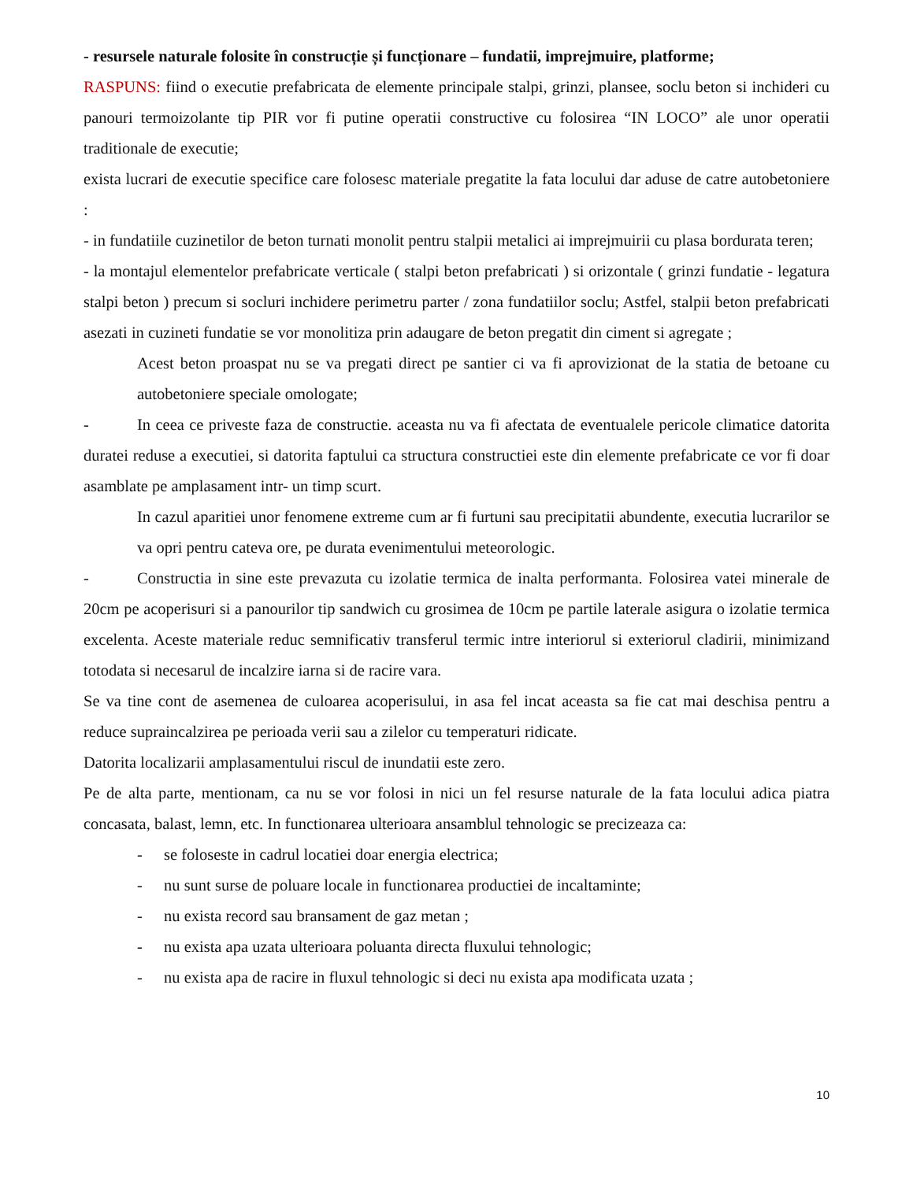- resursele naturale folosite în construcție și funcționare – fundatii, imprejmuire, platforme;
RASPUNS: fiind o executie prefabricata de elemente principale stalpi, grinzi, plansee, soclu beton si inchideri cu panouri termoizolante tip PIR vor fi putine operatii constructive cu folosirea “IN LOCO” ale unor operatii traditionale de executie;
exista lucrari de executie specifice care folosesc materiale pregatite la fata locului dar aduse de catre autobetoniere :
- in fundatiile cuzinetilor de beton turnati monolit pentru stalpii metalici ai imprejmuirii cu plasa bordurata teren;
- la montajul elementelor prefabricate verticale ( stalpi beton prefabricati ) si orizontale ( grinzi fundatie - legatura stalpi beton ) precum si socluri inchidere perimetru parter / zona fundatiilor soclu; Astfel, stalpii beton prefabricati asezati in cuzineti fundatie se vor monolitiza prin adaugare de beton pregatit din ciment si agregate ;
Acest beton proaspat nu se va pregati direct pe santier ci va fi aprovizionat de la statia de betoane cu autobetoniere speciale omologate;
- In ceea ce priveste faza de constructie. aceasta nu va fi afectata de eventualele pericole climatice datorita duratei reduse a executiei, si datorita faptului ca structura constructiei este din elemente prefabricate ce vor fi doar asamblate pe amplasament intr- un timp scurt.
In cazul aparitiei unor fenomene extreme cum ar fi furtuni sau precipitatii abundente, executia lucrarilor se va opri pentru cateva ore, pe durata evenimentului meteorologic.
- Constructia in sine este prevazuta cu izolatie termica de inalta performanta. Folosirea vatei minerale de 20cm pe acoperisuri si a panourilor tip sandwich cu grosimea de 10cm pe partile laterale asigura o izolatie termica excelenta. Aceste materiale reduc semnificativ transferul termic intre interiorul si exteriorul cladirii, minimizand totodata si necesarul de incalzire iarna si de racire vara.
Se va tine cont de asemenea de culoarea acoperisului, in asa fel incat aceasta sa fie cat mai deschisa pentru a reduce supraincalzirea pe perioada verii sau a zilelor cu temperaturi ridicate.
Datorita localizarii amplasamentului riscul de inundatii este zero.
Pe de alta parte, mentionam, ca nu se vor folosi in nici un fel resurse naturale de la fata locului adica piatra concasata, balast, lemn, etc. In functionarea ulterioara ansamblul tehnologic se precizeaza ca:
- se foloseste in cadrul locatiei doar energia electrica;
- nu sunt surse de poluare locale in functionarea productiei de incaltaminte;
- nu exista record sau bransament de gaz metan ;
- nu exista apa uzata ulterioara poluanta directa fluxului tehnologic;
- nu exista apa de racire in fluxul tehnologic si deci nu exista apa modificata uzata ;
10